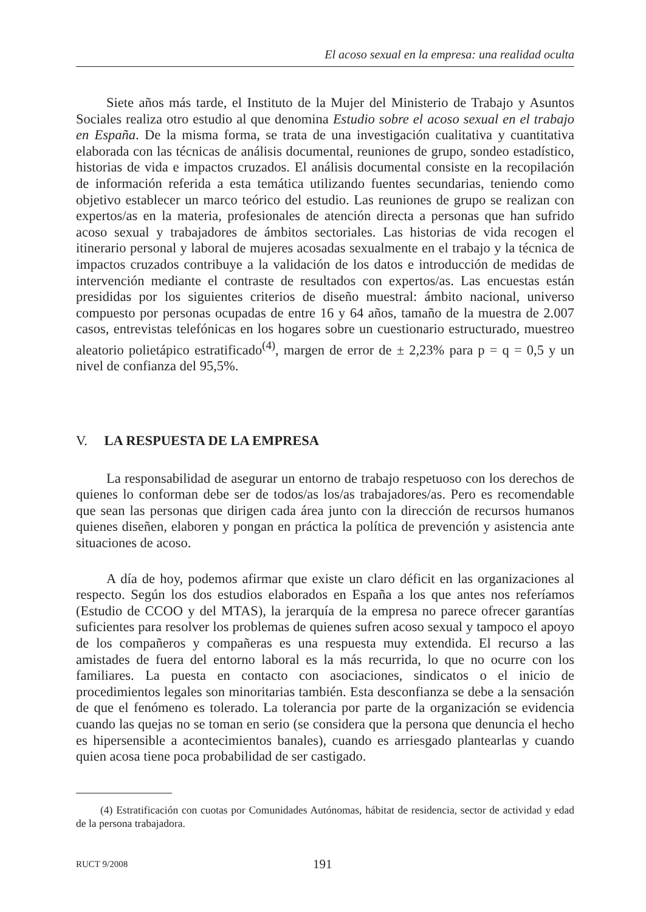El acoso sexual en la empresa: una realidad oculta
Siete años más tarde, el Instituto de la Mujer del Ministerio de Trabajo y Asuntos Sociales realiza otro estudio al que denomina Estudio sobre el acoso sexual en el trabajo en España. De la misma forma, se trata de una investigación cualitativa y cuantitativa elaborada con las técnicas de análisis documental, reuniones de grupo, sondeo estadístico, historias de vida e impactos cruzados. El análisis documental consiste en la recopilación de información referida a esta temática utilizando fuentes secundarias, teniendo como objetivo establecer un marco teórico del estudio. Las reuniones de grupo se realizan con expertos/as en la materia, profesionales de atención directa a personas que han sufrido acoso sexual y trabajadores de ámbitos sectoriales. Las historias de vida recogen el itinerario personal y laboral de mujeres acosadas sexualmente en el trabajo y la técnica de impactos cruzados contribuye a la validación de los datos e introducción de medidas de intervención mediante el contraste de resultados con expertos/as. Las encuestas están presididas por los siguientes criterios de diseño muestral: ámbito nacional, universo compuesto por personas ocupadas de entre 16 y 64 años, tamaño de la muestra de 2.007 casos, entrevistas telefónicas en los hogares sobre un cuestionario estructurado, muestreo aleatorio polietápico estratificado<sup>(4)</sup>, margen de error de ± 2,23% para p = q = 0,5 y un nivel de confianza del 95,5%.
V. LA RESPUESTA DE LA EMPRESA
La responsabilidad de asegurar un entorno de trabajo respetuoso con los derechos de quienes lo conforman debe ser de todos/as los/as trabajadores/as. Pero es recomendable que sean las personas que dirigen cada área junto con la dirección de recursos humanos quienes diseñen, elaboren y pongan en práctica la política de prevención y asistencia ante situaciones de acoso.
A día de hoy, podemos afirmar que existe un claro déficit en las organizaciones al respecto. Según los dos estudios elaborados en España a los que antes nos referíamos (Estudio de CCOO y del MTAS), la jerarquía de la empresa no parece ofrecer garantías suficientes para resolver los problemas de quienes sufren acoso sexual y tampoco el apoyo de los compañeros y compañeras es una respuesta muy extendida. El recurso a las amistades de fuera del entorno laboral es la más recurrida, lo que no ocurre con los familiares. La puesta en contacto con asociaciones, sindicatos o el inicio de procedimientos legales son minoritarias también. Esta desconfianza se debe a la sensación de que el fenómeno es tolerado. La tolerancia por parte de la organización se evidencia cuando las quejas no se toman en serio (se considera que la persona que denuncia el hecho es hipersensible a acontecimientos banales), cuando es arriesgado plantearlas y cuando quien acosa tiene poca probabilidad de ser castigado.
(4) Estratificación con cuotas por Comunidades Autónomas, hábitat de residencia, sector de actividad y edad de la persona trabajadora.
RUCT 9/2008 191